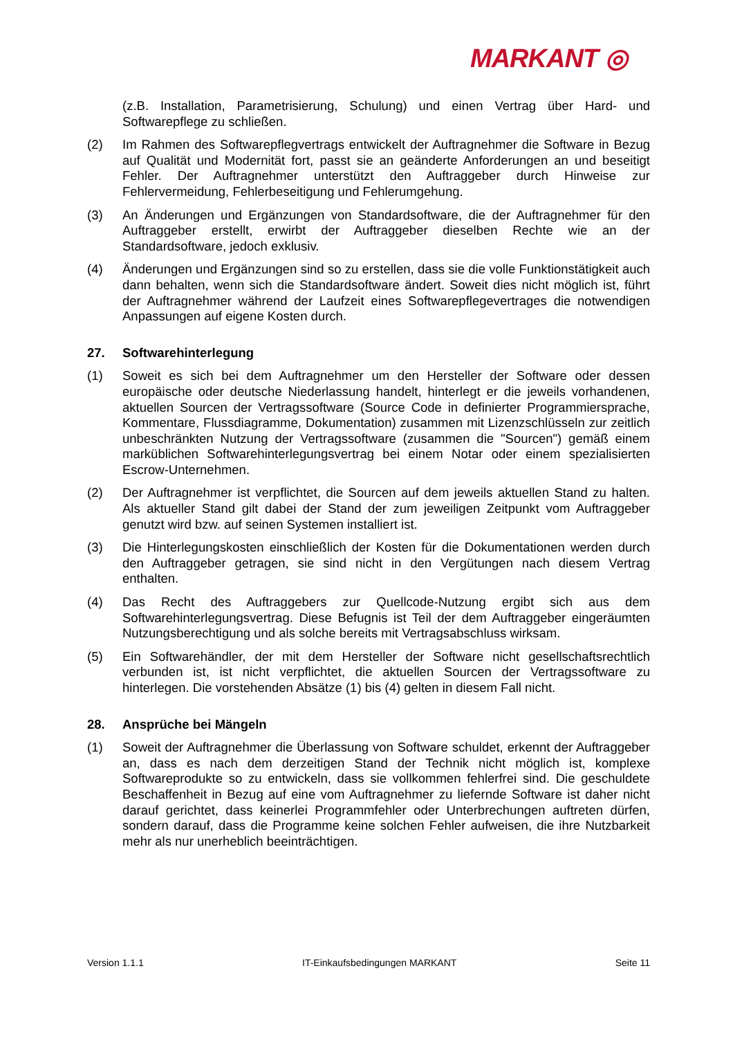MARKANT ◎
(z.B. Installation, Parametrisierung, Schulung) und einen Vertrag über Hard- und Softwarepflege zu schließen.
(2) Im Rahmen des Softwarepflegvertrags entwickelt der Auftragnehmer die Software in Bezug auf Qualität und Modernität fort, passt sie an geänderte Anforderungen an und beseitigt Fehler. Der Auftragnehmer unterstützt den Auftraggeber durch Hinweise zur Fehlervermeidung, Fehlerbeseitigung und Fehlerumgehung.
(3) An Änderungen und Ergänzungen von Standardsoftware, die der Auftragnehmer für den Auftraggeber erstellt, erwirbt der Auftraggeber dieselben Rechte wie an der Standardsoftware, jedoch exklusiv.
(4) Änderungen und Ergänzungen sind so zu erstellen, dass sie die volle Funktionstätigkeit auch dann behalten, wenn sich die Standardsoftware ändert. Soweit dies nicht möglich ist, führt der Auftragnehmer während der Laufzeit eines Softwarepflegevertrages die notwendigen Anpassungen auf eigene Kosten durch.
27. Softwarehinterlegung
(1) Soweit es sich bei dem Auftragnehmer um den Hersteller der Software oder dessen europäische oder deutsche Niederlassung handelt, hinterlegt er die jeweils vorhandenen, aktuellen Sourcen der Vertragssoftware (Source Code in definierter Programmiersprache, Kommentare, Flussdiagramme, Dokumentation) zusammen mit Lizenzschlüsseln zur zeitlich unbeschränkten Nutzung der Vertragssoftware (zusammen die "Sourcen") gemäß einem marküblichen Softwarehinterlegungsvertrag bei einem Notar oder einem spezialisierten Escrow-Unternehmen.
(2) Der Auftragnehmer ist verpflichtet, die Sourcen auf dem jeweils aktuellen Stand zu halten. Als aktueller Stand gilt dabei der Stand der zum jeweiligen Zeitpunkt vom Auftraggeber genutzt wird bzw. auf seinen Systemen installiert ist.
(3) Die Hinterlegungskosten einschließlich der Kosten für die Dokumentationen werden durch den Auftraggeber getragen, sie sind nicht in den Vergütungen nach diesem Vertrag enthalten.
(4) Das Recht des Auftraggebers zur Quellcode-Nutzung ergibt sich aus dem Softwarehinterlegungsvertrag. Diese Befugnis ist Teil der dem Auftraggeber eingeräumten Nutzungsberechtigung und als solche bereits mit Vertragsabschluss wirksam.
(5) Ein Softwarehändler, der mit dem Hersteller der Software nicht gesellschaftsrechtlich verbunden ist, ist nicht verpflichtet, die aktuellen Sourcen der Vertragssoftware zu hinterlegen. Die vorstehenden Absätze (1) bis (4) gelten in diesem Fall nicht.
28. Ansprüche bei Mängeln
(1) Soweit der Auftragnehmer die Überlassung von Software schuldet, erkennt der Auftraggeber an, dass es nach dem derzeitigen Stand der Technik nicht möglich ist, komplexe Softwareprodukte so zu entwickeln, dass sie vollkommen fehlerfrei sind. Die geschuldete Beschaffenheit in Bezug auf eine vom Auftragnehmer zu liefernde Software ist daher nicht darauf gerichtet, dass keinerlei Programmfehler oder Unterbrechungen auftreten dürfen, sondern darauf, dass die Programme keine solchen Fehler aufweisen, die ihre Nutzbarkeit mehr als nur unerheblich beeinträchtigen.
Version 1.1.1 IT-Einkaufsbedingungen MARKANT Seite 11